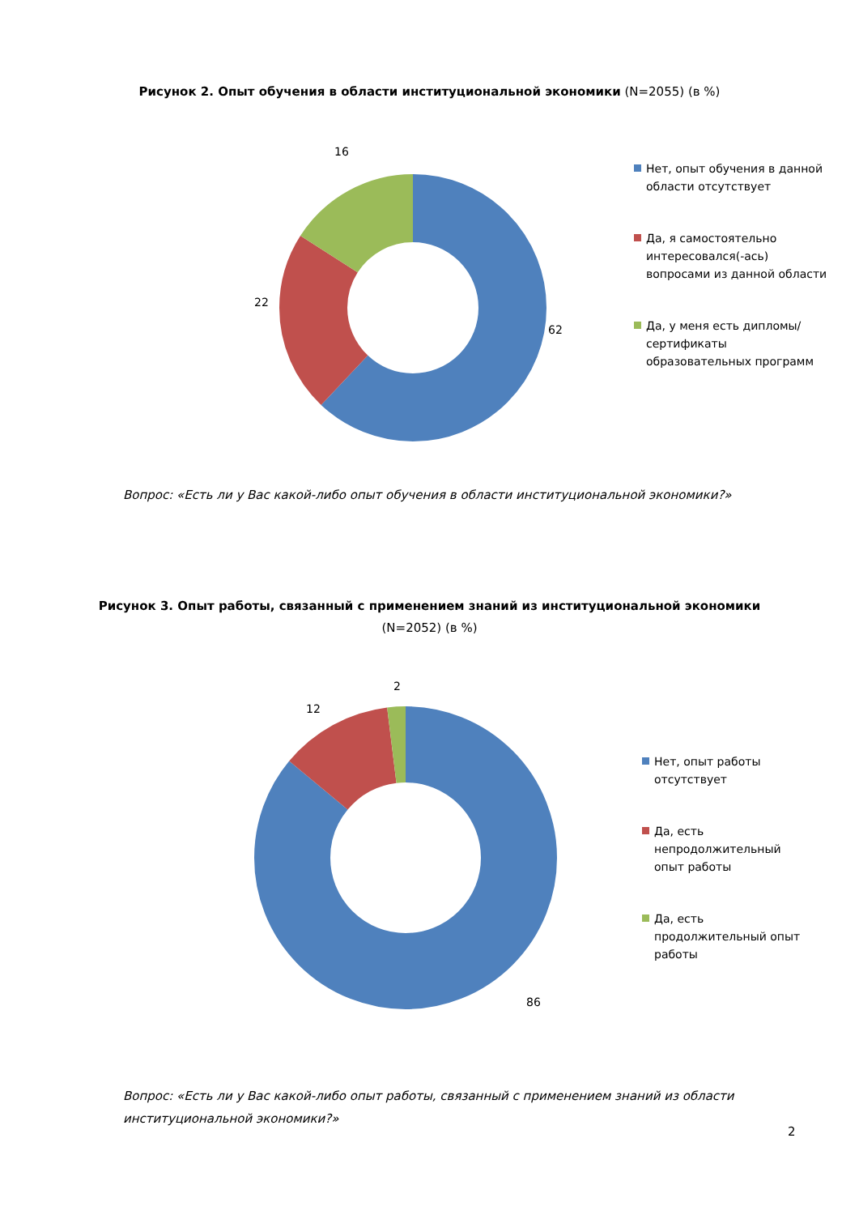Рисунок 2. Опыт обучения в области институциональной экономики (N=2055) (в %)
16
22
62
Нет, опыт обучения в данной области отсутствует
Да, я самостоятельно интересовался(-ась) вопросами из данной области
Да, у меня есть дипломы/сертификаты образовательных программ
Вопрос: «Есть ли у Вас какой-либо опыт обучения в области институциональной экономики?»
Рисунок 3. Опыт работы, связанный с применением знаний из институциональной экономики
(N=2052) (в %)
2
12
86
Нет, опыт работы отсутствует
Да, есть непродолжительный опыт работы
Да, есть продолжительный опыт работы
Вопрос: «Есть ли у Вас какой-либо опыт работы, связанный с применением знаний из области институциональной экономики?»
2